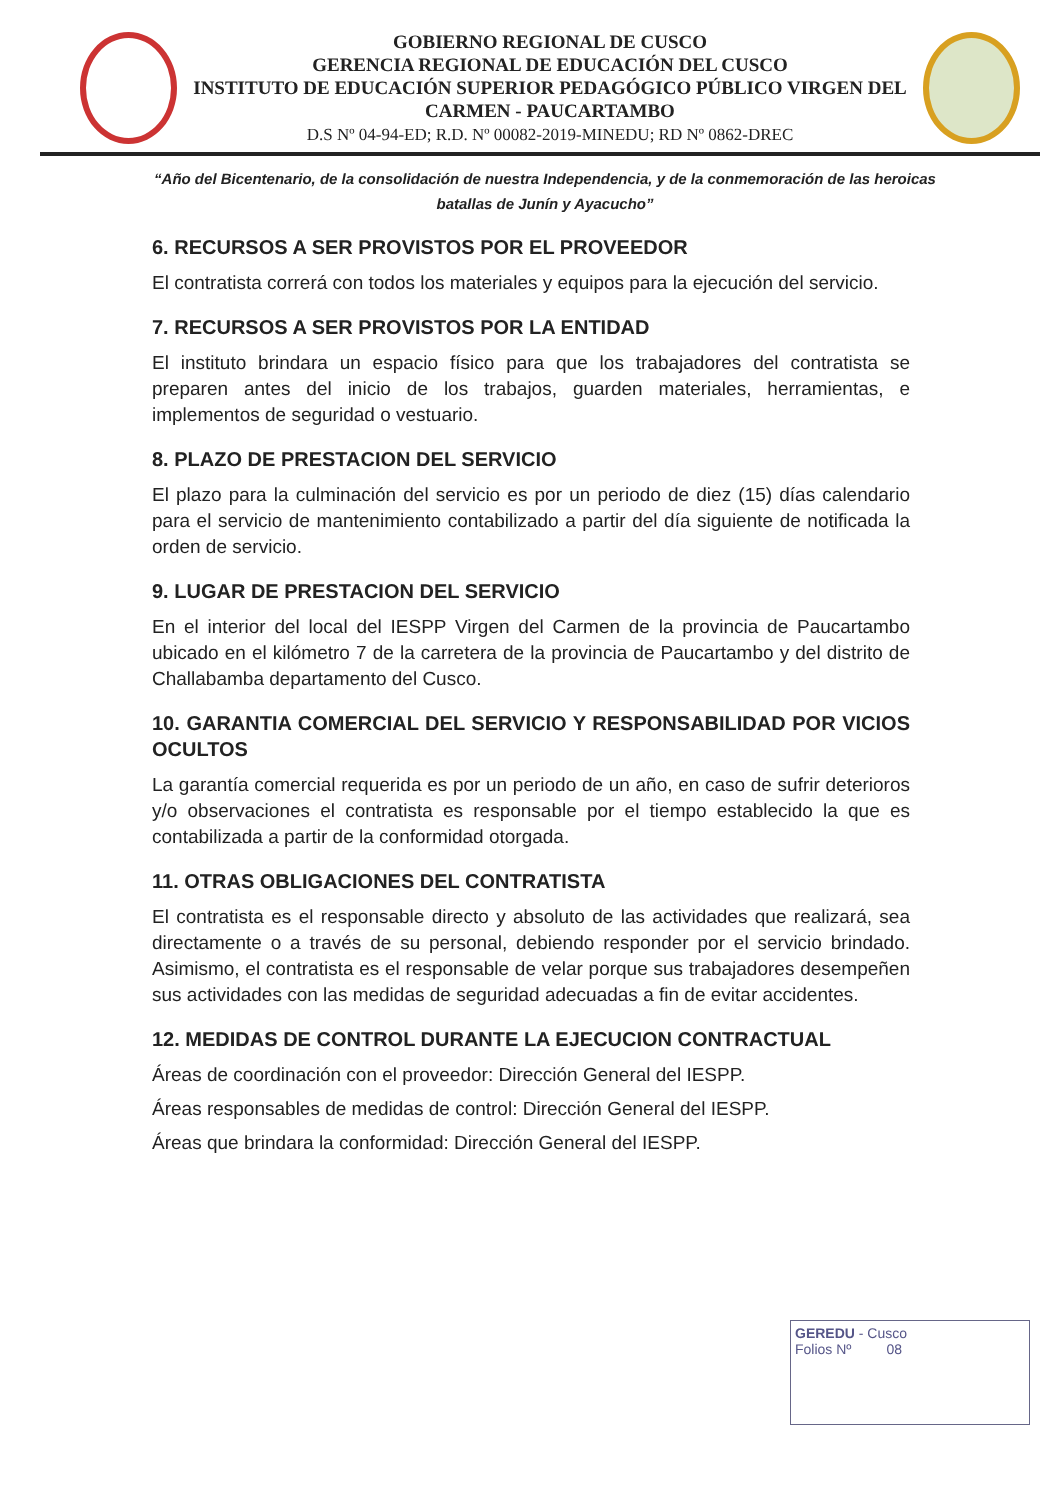GOBIERNO REGIONAL DE CUSCO
GERENCIA REGIONAL DE EDUCACIÓN DEL CUSCO
INSTITUTO DE EDUCACIÓN SUPERIOR PEDAGÓGICO PÚBLICO VIRGEN DEL CARMEN - PAUCARTAMBO
D.S Nº 04-94-ED; R.D. Nº 00082-2019-MINEDU; RD Nº 0862-DREC
“Año del Bicentenario, de la consolidación de nuestra Independencia, y de la conmemoración de las heroicas batallas de Junín y Ayacucho”
6. RECURSOS A SER PROVISTOS POR EL PROVEEDOR
El contratista correrá con todos los materiales y equipos para la ejecución del servicio.
7. RECURSOS A SER PROVISTOS POR LA ENTIDAD
El instituto brindara un espacio físico para que los trabajadores del contratista se preparen antes del inicio de los trabajos, guarden materiales, herramientas, e implementos de seguridad o vestuario.
8. PLAZO DE PRESTACION DEL SERVICIO
El plazo para la culminación del servicio es por un periodo de diez (15) días calendario para el servicio de mantenimiento contabilizado a partir del día siguiente de notificada la orden de servicio.
9. LUGAR DE PRESTACION DEL SERVICIO
En el interior del local del IESPP Virgen del Carmen de la provincia de Paucartambo ubicado en el kilómetro 7 de la carretera de la provincia de Paucartambo y del distrito de Challabamba departamento del Cusco.
10. GARANTIA COMERCIAL DEL SERVICIO Y RESPONSABILIDAD POR VICIOS OCULTOS
La garantía comercial requerida es por un periodo de un año, en caso de sufrir deterioros y/o observaciones el contratista es responsable por el tiempo establecido la que es contabilizada a partir de la conformidad otorgada.
11. OTRAS OBLIGACIONES DEL CONTRATISTA
El contratista es el responsable directo y absoluto de las actividades que realizará, sea directamente o a través de su personal, debiendo responder por el servicio brindado. Asimismo, el contratista es el responsable de velar porque sus trabajadores desempeñen sus actividades con las medidas de seguridad adecuadas a fin de evitar accidentes.
12. MEDIDAS DE CONTROL DURANTE LA EJECUCION CONTRACTUAL
Áreas de coordinación con el proveedor: Dirección General del IESPP.
Áreas responsables de medidas de control: Dirección General del IESPP.
Áreas que brindara la conformidad: Dirección General del IESPP.
GEREDU - Cusco
Folios Nº 08